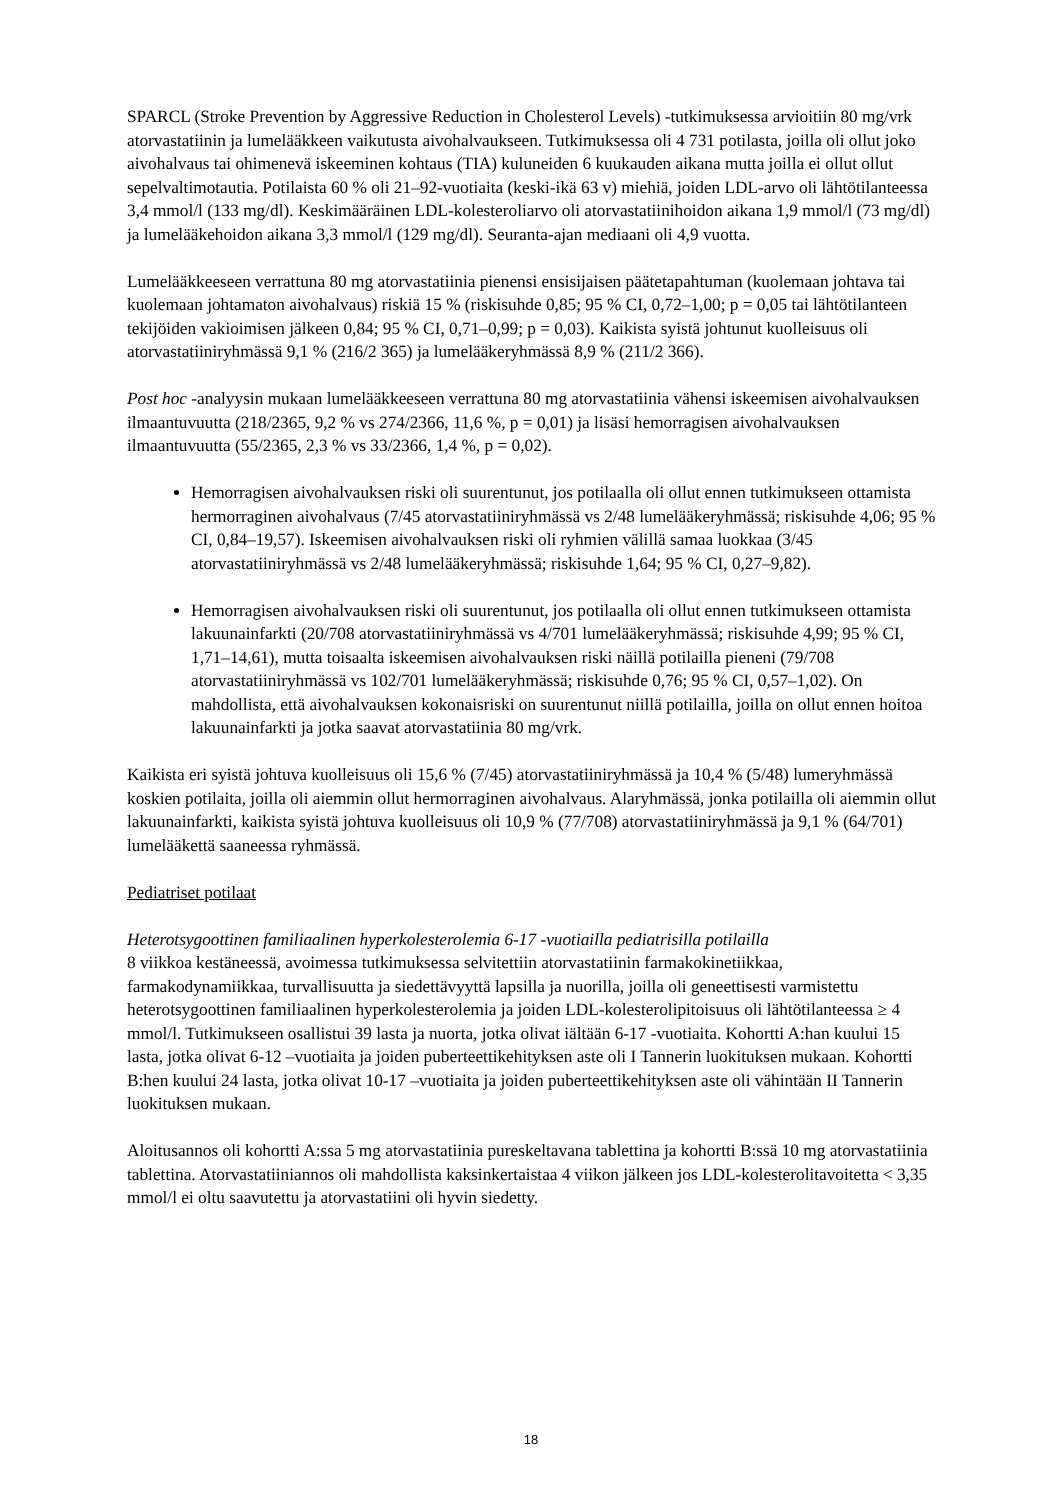SPARCL (Stroke Prevention by Aggressive Reduction in Cholesterol Levels) -tutkimuksessa arvioitiin 80 mg/vrk atorvastatiinin ja lumelääkkeen vaikutusta aivohalvaukseen. Tutkimuksessa oli 4 731 potilasta, joilla oli ollut joko aivohalvaus tai ohimenevä iskeeminen kohtaus (TIA) kuluneiden 6 kuukauden aikana mutta joilla ei ollut ollut sepelvaltimotautia. Potilaista 60 % oli 21–92-vuotiaita (keski-ikä 63 v) miehiä, joiden LDL-arvo oli lähtötilanteessa 3,4 mmol/l (133 mg/dl). Keskimääräinen LDL-kolesteroliarvo oli atorvastatiinihoidon aikana 1,9 mmol/l (73 mg/dl) ja lumelääkehoidon aikana 3,3 mmol/l (129 mg/dl). Seuranta-ajan mediaani oli 4,9 vuotta.
Lumelääkkeeseen verrattuna 80 mg atorvastatiinia pienensi ensisijaisen päätetapahtuman (kuolemaan johtava tai kuolemaan johtamaton aivohalvaus) riskiä 15 % (riskisuhde 0,85; 95 % CI, 0,72–1,00; p = 0,05 tai lähtötilanteen tekijöiden vakioimisen jälkeen 0,84; 95 % CI, 0,71–0,99; p = 0,03). Kaikista syistä johtunut kuolleisuus oli atorvastatiiniryhmässä 9,1 % (216/2 365) ja lumelääkeryhmässä 8,9 % (211/2 366).
Post hoc -analyysin mukaan lumelääkkeeseen verrattuna 80 mg atorvastatiinia vähensi iskeemisen aivohalvauksen ilmaantuvuutta (218/2365, 9,2 % vs 274/2366, 11,6 %, p = 0,01) ja lisäsi hemorragisen aivohalvauksen ilmaantuvuutta (55/2365, 2,3 % vs 33/2366, 1,4 %, p = 0,02).
Hemorragisen aivohalvauksen riski oli suurentunut, jos potilaalla oli ollut ennen tutkimukseen ottamista hermorraginen aivohalvaus (7/45 atorvastatiiniryhmässä vs 2/48 lumelääkeryhmässä; riskisuhde 4,06; 95 % CI, 0,84–19,57). Iskeemisen aivohalvauksen riski oli ryhmien välillä samaa luokkaa (3/45 atorvastatiiniryhmässä vs 2/48 lumelääkeryhmässä; riskisuhde 1,64; 95 % CI, 0,27–9,82).
Hemorragisen aivohalvauksen riski oli suurentunut, jos potilaalla oli ollut ennen tutkimukseen ottamista lakuunainfarkti (20/708 atorvastatiiniryhmässä vs 4/701 lumelääkeryhmässä; riskisuhde 4,99; 95 % CI, 1,71–14,61), mutta toisaalta iskeemisen aivohalvauksen riski näillä potilailla pieneni (79/708 atorvastatiiniryhmässä vs 102/701 lumelääkeryhmässä; riskisuhde 0,76; 95 % CI, 0,57–1,02). On mahdollista, että aivohalvauksen kokonaisriski on suurentunut niillä potilailla, joilla on ollut ennen hoitoa lakuunainfarkti ja jotka saavat atorvastatiinia 80 mg/vrk.
Kaikista eri syistä johtuva kuolleisuus oli 15,6 % (7/45) atorvastatiiniryhmässä ja 10,4 % (5/48) lumeryhmässä koskien potilaita, joilla oli aiemmin ollut hermorraginen aivohalvaus. Alaryhmässä, jonka potilailla oli aiemmin ollut lakuunainfarkti, kaikista syistä johtuva kuolleisuus oli 10,9 % (77/708) atorvastatiiniryhmässä ja 9,1 % (64/701) lumelääkettä saaneessa ryhmässä.
Pediatriset potilaat
Heterotsygoottinen familiaalinen hyperkolesterolemia 6-17 -vuotiailla pediatrisilla potilailla
8 viikkoa kestäneessä, avoimessa tutkimuksessa selvitettiin atorvastatiinin farmakokinetiikkaa, farmakodynamiikkaa, turvallisuutta ja siedettävyyttä lapsilla ja nuorilla, joilla oli geneettisesti varmistettu heterotsygoottinen familiaalinen hyperkolesterolemia ja joiden LDL-kolesterolipitoisuus oli lähtötilanteessa ≥ 4 mmol/l. Tutkimukseen osallistui 39 lasta ja nuorta, jotka olivat iältään 6-17 -vuotiaita. Kohortti A:han kuului 15 lasta, jotka olivat 6-12 –vuotiaita ja joiden puberteettikehityksen aste oli I Tannerin luokituksen mukaan. Kohortti B:hen kuului 24 lasta, jotka olivat 10-17 –vuotiaita ja joiden puberteettikehityksen aste oli vähintään II Tannerin luokituksen mukaan.
Aloitusannos oli kohortti A:ssa 5 mg atorvastatiinia pureskeltavana tablettina ja kohortti B:ssä 10 mg atorvastatiinia tablettina. Atorvastatiiniannos oli mahdollista kaksinkertaistaa 4 viikon jälkeen jos LDL-kolesterolitavoitetta < 3,35 mmol/l ei oltu saavutettu ja atorvastatiini oli hyvin siedetty.
18